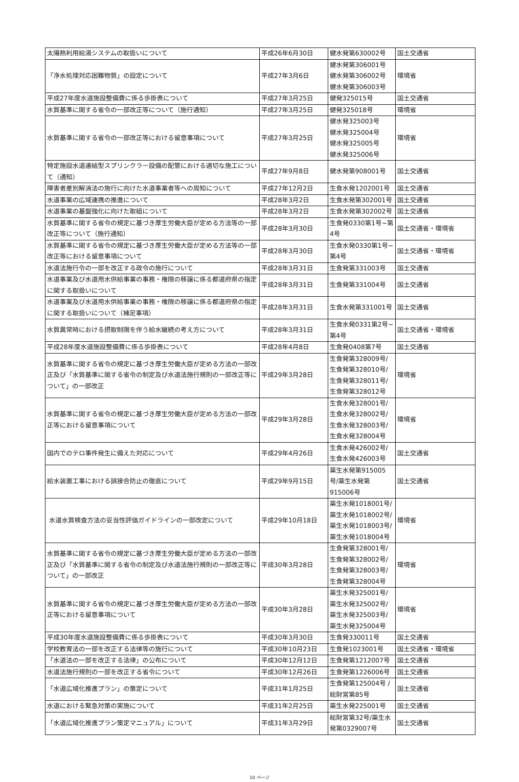| 太陽熱利用給湯システムの取扱いについて | 平成26年6月30日 | 健水発第630002号 | 国土交通省 |
| 「浄水処理対応困難物質」の設定について | 平成27年3月6日 | 健水発第306001号 健水発第306002号 健水発第306003号 | 環境省 |
| 平成27年度水道施設整備費に係る歩掛表について | 平成27年3月25日 | 健発325015号 | 国土交通省 |
| 水質基準に関する省令の一部改正等について（施行通知） | 平成27年3月25日 | 健発325018号 | 環境省 |
| 水質基準に関する省令の一部改正等における留意事項について | 平成27年3月25日 | 健水発325003号 健水発325004号 健水発325005号 健水発325006号 | 環境省 |
| 特定施設水道連結型スプリンクラー設備の配管における適切な施工について（通知） | 平成27年9月8日 | 健水発第908001号 | 国土交通省 |
| 障害者差別解消法の施行に向けた水道事業者等への周知について | 平成27年12月2日 | 生食水発1202001号 | 国土交通省 |
| 水道事業の広域連携の推進について | 平成28年3月2日 | 生食水発第302001号 | 国土交通省 |
| 水道事業の基盤強化に向けた取組について | 平成28年3月2日 | 生食水発第302002号 | 国土交通省 |
| 水質基準に関する省令の規定に基づき厚生労働大臣が定める方法等の一部改正等について（施行通知） | 平成28年3月30日 | 生食発0330第1号~第4号 | 国土交通省・環境省 |
| 水質基準に関する省令の規定に基づき厚生労働大臣が定める方法等の一部改正等における留意事項について | 平成28年3月30日 | 生食水発0330第1号~第4号 | 国土交通省・環境省 |
| 水道法施行令の一部を改正する政令の施行について | 平成28年3月31日 | 生食発第331003号 | 国土交通省 |
| 水道事業及び水道用水供給事業の事務・権限の移譲に係る都道府県の指定に関する取扱いについて | 平成28年3月31日 | 生食発第331004号 | 国土交通省 |
| 水道事業及び水道用水供給事業の事務・権限の移譲に係る都道府県の指定に関する取扱いについて（補足事項） | 平成28年3月31日 | 生食水発第331001号 | 国土交通省 |
| 水質異常時における摂取制限を伴う給水継続の考え方について | 平成28年3月31日 | 生食水発0331第2号~第4号 | 国土交通省・環境省 |
| 平成28年度水道施設整備費に係る歩掛表について | 平成28年4月8日 | 生食発0408第7号 | 国土交通省 |
| 水質基準に関する省令の規定に基づき厚生労働大臣が定める方法の一部改正及び「水質基準に関する省令の制定及び水道法施行規則の一部改正等について」の一部改正 | 平成29年3月28日 | 生食発第328009号/ 生食発第328010号/ 生食発第328011号/ 生食発第328012号 | 環境省 |
| 水質基準に関する省令の規定に基づき厚生労働大臣が定める方法の一部改正等における留意事項について | 平成29年3月28日 | 生食水発328001号/ 生食水発328002号/ 生食水発328003号/ 生食水発328004号 | 環境省 |
| 国内でのテロ事件発生に備えた対応について | 平成29年4月26日 | 生食水発426002号/ 生食水発426003号 | 国土交通省 |
| 給水装置工事における誤接合防止の徹底について | 平成29年9月15日 | 薬生水発第915005号/薬生水発第915006号 | 国土交通省 |
| 水道水質検査方法の妥当性評価ガイドラインの一部改定について | 平成29年10月18日 | 薬生水発1018001号/ 薬生水発1018002号/ 薬生水発1018003号/ 薬生水発1018004号 | 環境省 |
| 水質基準に関する省令の規定に基づき厚生労働大臣が定める方法の一部改正及び「水質基準に関する省令の制定及び水道法施行規則の一部改正等について」の一部改正 | 平成30年3月28日 | 生食発第328001号/ 生食発第328002号/ 生食発第328003号/ 生食発第328004号 | 環境省 |
| 水質基準に関する省令の規定に基づき厚生労働大臣が定める方法の一部改正等における留意事項について | 平成30年3月28日 | 薬生水発325001号/ 薬生水発325002号/ 薬生水発325003号/ 薬生水発325004号 | 環境省 |
| 平成30年度水道施設整備費に係る歩掛表について | 平成30年3月30日 | 生食発330011号 | 国土交通省 |
| 学校教育法の一部を改正する法律等の施行について | 平成30年10月23日 | 生食発1023001号 | 国土交通省・環境省 |
| 「水道法の一部を改正する法律」の公布について | 平成30年12月12日 | 生食発第1212007号 | 国土交通省 |
| 水道法施行規則の一部を改正する省令について | 平成30年12月26日 | 生食発第1226006号 | 国土交通省 |
| 「水道広域化推進プラン」の策定について | 平成31年1月25日 | 生食発第125004号 / 総財営第85号 | 国土交通省 |
| 水道における緊急対策の実施について | 平成31年2月25日 | 薬生水発225001号 | 国土交通省 |
| 「水道広域化推進プラン策定マニュアル」について | 平成31年3月29日 | 総財営第32号/薬生水発第0329007号 | 国土交通省 |
10 ページ